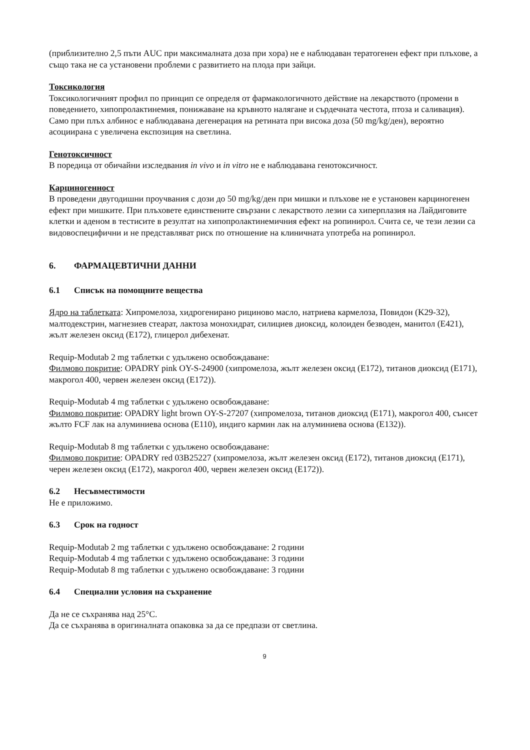(приблизително 2,5 пъти AUC при максималната доза при хора) не е наблюдаван тератогенен ефект при плъхове, а също така не са установени проблеми с развитието на плода при зайци.
Токсикология
Токсикологичният профил по принцип се определя от фармакологичното действие на лекарството (промени в поведението, хипопролактинемия, понижаване на кръвното налягане и сърдечната честота, птоза и саливация). Само при плъх албинос е наблюдавана дегенерация на ретината при висока доза (50 mg/kg/ден), вероятно асоциирана с увеличена експозиция на светлина.
Генотоксичност
В поредица от обичайни изследвания in vivo и in vitro не е наблюдавана генотоксичност.
Карциногенност
В проведени двугодишни проучвания с дози до 50 mg/kg/ден при мишки и плъхове не е установен карциногенен ефект при мишките. При плъховете единствените свързани с лекарството лезии са хиперплазия на Лайдиговите клетки и аденом в тестисите в резултат на хипопролактинемичния ефект на ропинирол. Счита се, че тези лезии са видовоспецифични и не представляват риск по отношение на клиничната употреба на ропинирол.
6. ФАРМАЦЕВТИЧНИ ДАННИ
6.1 Списък на помощните вещества
Ядро на таблетката: Хипромелоза, хидрогенирано рициново масло, натриева кармелоза, Повидон (K29-32), малтодекстрин, магнезиев стеарат, лактоза монохидрат, силициев диоксид, колоиден безводен, манитол (E421), жълт железен оксид (E172), глицерол дибехенат.
Requip-Modutab 2 mg таблетки с удължено освобождаване:
Филмово покритие: OPADRY pink OY-S-24900 (хипромелоза, жълт железен оксид (E172), титанов диоксид (E171), макрогол 400, червен железен оксид (E172)).
Requip-Modutab 4 mg таблетки с удължено освобождаване:
Филмово покритие: OPADRY light brown OY-S-27207 (хипромелоза, титанов диоксид (E171), макрогол 400, сънсет жълто FCF лак на алуминиева основа (E110), индиго кармин лак на алуминиева основа (E132)).
Requip-Modutab 8 mg таблетки с удължено освобождаване:
Филмово покритие: OPADRY red 03B25227 (хипромелоза, жълт железен оксид (E172), титанов диоксид (E171), черен железен оксид (E172), макрогол 400, червен железен оксид (E172)).
6.2 Несъвместимости
Не е приложимо.
6.3 Срок на годност
Requip-Modutab 2 mg таблетки с удължено освобождаване: 2 години
Requip-Modutab 4 mg таблетки с удължено освобождаване: 3 години
Requip-Modutab 8 mg таблетки с удължено освобождаване: 3 години
6.4 Специални условия на съхранение
Да не се съхранява над 25°C.
Да се съхранява в оригиналната опаковка за да се предпази от светлина.
9